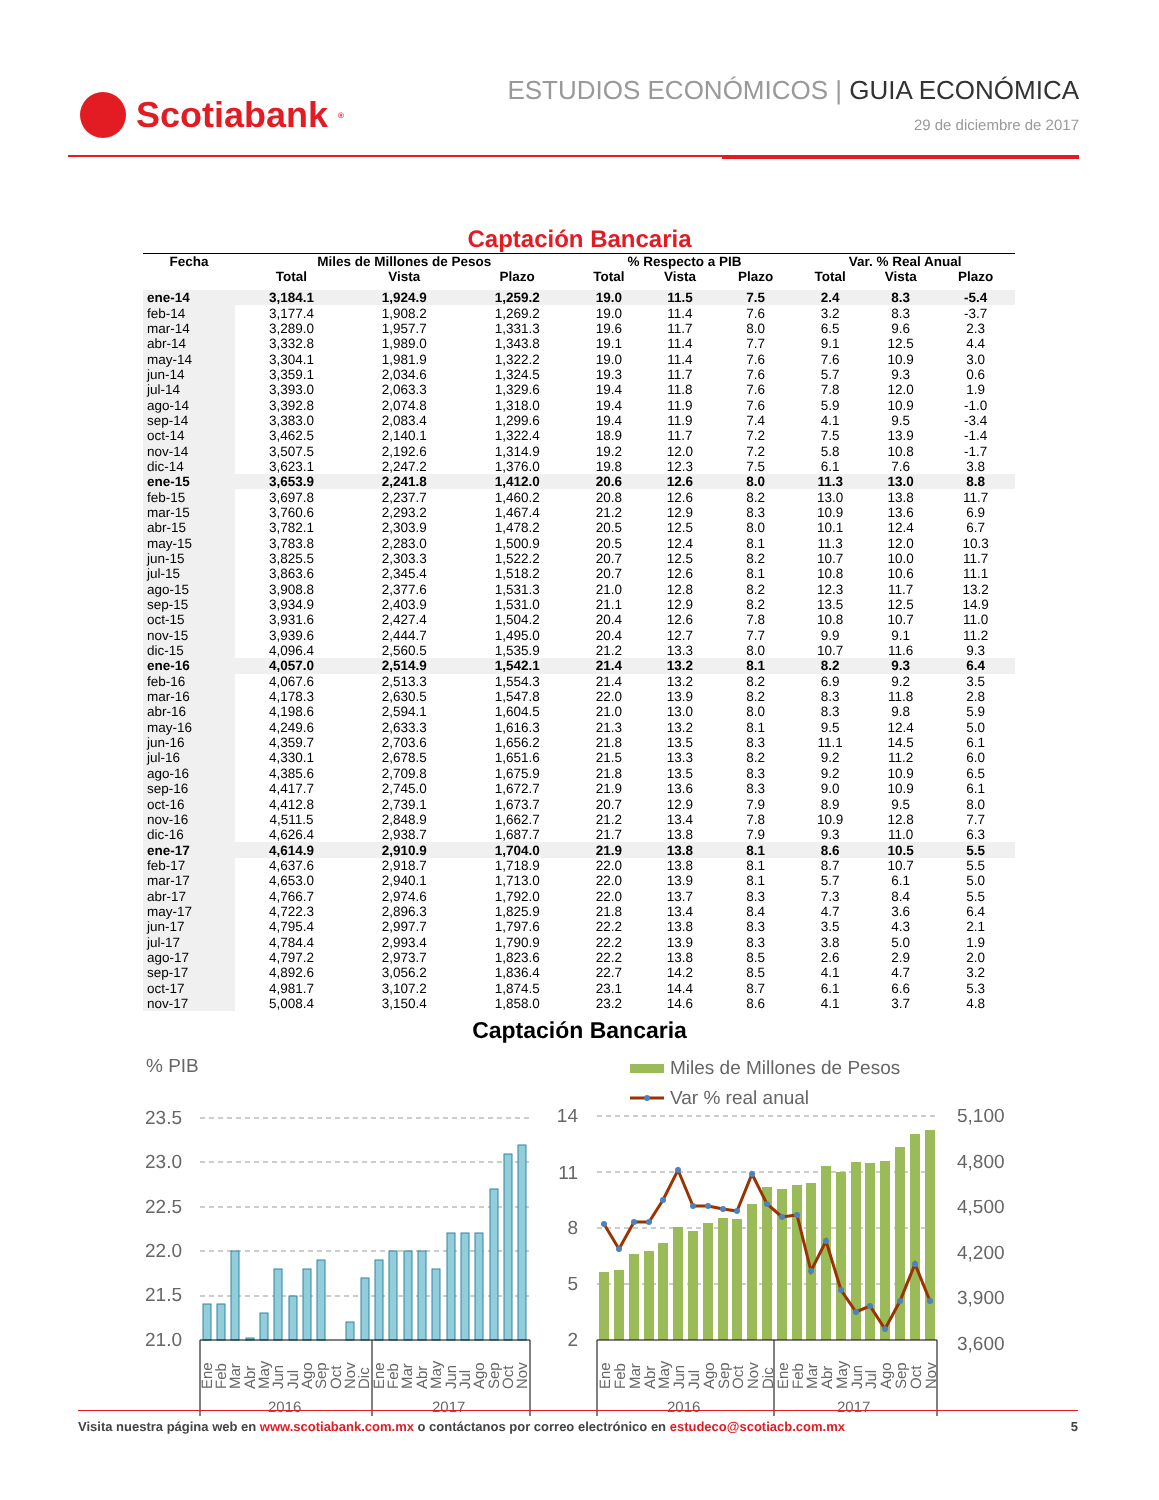Scotiabank<sup>®</sup>
ESTUDIOS ECONÓMICOS | GUIA ECONÓMICA
29 de diciembre de 2017
Captación Bancaria
| Fecha | Miles de Millones de Pesos | | | % Respecto a PIB | | | Var. % Real Anual | | |
| --- | --- | --- | --- | --- | --- | --- | --- | --- | --- |
| | Total | Vista | Plazo | Total | Vista | Plazo | Total | Vista | Plazo |
| ene-14 | 3,184.1 | 1,924.9 | 1,259.2 | 19.0 | 11.5 | 7.5 | 2.4 | 8.3 | -5.4 |
| feb-14 | 3,177.4 | 1,908.2 | 1,269.2 | 19.0 | 11.4 | 7.6 | 3.2 | 8.3 | -3.7 |
| mar-14 | 3,289.0 | 1,957.7 | 1,331.3 | 19.6 | 11.7 | 8.0 | 6.5 | 9.6 | 2.3 |
| abr-14 | 3,332.8 | 1,989.0 | 1,343.8 | 19.1 | 11.4 | 7.7 | 9.1 | 12.5 | 4.4 |
| may-14 | 3,304.1 | 1,981.9 | 1,322.2 | 19.0 | 11.4 | 7.6 | 7.6 | 10.9 | 3.0 |
| jun-14 | 3,359.1 | 2,034.6 | 1,324.5 | 19.3 | 11.7 | 7.6 | 5.7 | 9.3 | 0.6 |
| jul-14 | 3,393.0 | 2,063.3 | 1,329.6 | 19.4 | 11.8 | 7.6 | 7.8 | 12.0 | 1.9 |
| ago-14 | 3,392.8 | 2,074.8 | 1,318.0 | 19.4 | 11.9 | 7.6 | 5.9 | 10.9 | -1.0 |
| sep-14 | 3,383.0 | 2,083.4 | 1,299.6 | 19.4 | 11.9 | 7.4 | 4.1 | 9.5 | -3.4 |
| oct-14 | 3,462.5 | 2,140.1 | 1,322.4 | 18.9 | 11.7 | 7.2 | 7.5 | 13.9 | -1.4 |
| nov-14 | 3,507.5 | 2,192.6 | 1,314.9 | 19.2 | 12.0 | 7.2 | 5.8 | 10.8 | -1.7 |
| dic-14 | 3,623.1 | 2,247.2 | 1,376.0 | 19.8 | 12.3 | 7.5 | 6.1 | 7.6 | 3.8 |
| ene-15 | 3,653.9 | 2,241.8 | 1,412.0 | 20.6 | 12.6 | 8.0 | 11.3 | 13.0 | 8.8 |
| feb-15 | 3,697.8 | 2,237.7 | 1,460.2 | 20.8 | 12.6 | 8.2 | 13.0 | 13.8 | 11.7 |
| mar-15 | 3,760.6 | 2,293.2 | 1,467.4 | 21.2 | 12.9 | 8.3 | 10.9 | 13.6 | 6.9 |
| abr-15 | 3,782.1 | 2,303.9 | 1,478.2 | 20.5 | 12.5 | 8.0 | 10.1 | 12.4 | 6.7 |
| may-15 | 3,783.8 | 2,283.0 | 1,500.9 | 20.5 | 12.4 | 8.1 | 11.3 | 12.0 | 10.3 |
| jun-15 | 3,825.5 | 2,303.3 | 1,522.2 | 20.7 | 12.5 | 8.2 | 10.7 | 10.0 | 11.7 |
| jul-15 | 3,863.6 | 2,345.4 | 1,518.2 | 20.7 | 12.6 | 8.1 | 10.8 | 10.6 | 11.1 |
| ago-15 | 3,908.8 | 2,377.6 | 1,531.3 | 21.0 | 12.8 | 8.2 | 12.3 | 11.7 | 13.2 |
| sep-15 | 3,934.9 | 2,403.9 | 1,531.0 | 21.1 | 12.9 | 8.2 | 13.5 | 12.5 | 14.9 |
| oct-15 | 3,931.6 | 2,427.4 | 1,504.2 | 20.4 | 12.6 | 7.8 | 10.8 | 10.7 | 11.0 |
| nov-15 | 3,939.6 | 2,444.7 | 1,495.0 | 20.4 | 12.7 | 7.7 | 9.9 | 9.1 | 11.2 |
| dic-15 | 4,096.4 | 2,560.5 | 1,535.9 | 21.2 | 13.3 | 8.0 | 10.7 | 11.6 | 9.3 |
| ene-16 | 4,057.0 | 2,514.9 | 1,542.1 | 21.4 | 13.2 | 8.1 | 8.2 | 9.3 | 6.4 |
| feb-16 | 4,067.6 | 2,513.3 | 1,554.3 | 21.4 | 13.2 | 8.2 | 6.9 | 9.2 | 3.5 |
| mar-16 | 4,178.3 | 2,630.5 | 1,547.8 | 22.0 | 13.9 | 8.2 | 8.3 | 11.8 | 2.8 |
| abr-16 | 4,198.6 | 2,594.1 | 1,604.5 | 21.0 | 13.0 | 8.0 | 8.3 | 9.8 | 5.9 |
| may-16 | 4,249.6 | 2,633.3 | 1,616.3 | 21.3 | 13.2 | 8.1 | 9.5 | 12.4 | 5.0 |
| jun-16 | 4,359.7 | 2,703.6 | 1,656.2 | 21.8 | 13.5 | 8.3 | 11.1 | 14.5 | 6.1 |
| jul-16 | 4,330.1 | 2,678.5 | 1,651.6 | 21.5 | 13.3 | 8.2 | 9.2 | 11.2 | 6.0 |
| ago-16 | 4,385.6 | 2,709.8 | 1,675.9 | 21.8 | 13.5 | 8.3 | 9.2 | 10.9 | 6.5 |
| sep-16 | 4,417.7 | 2,745.0 | 1,672.7 | 21.9 | 13.6 | 8.3 | 9.0 | 10.9 | 6.1 |
| oct-16 | 4,412.8 | 2,739.1 | 1,673.7 | 20.7 | 12.9 | 7.9 | 8.9 | 9.5 | 8.0 |
| nov-16 | 4,511.5 | 2,848.9 | 1,662.7 | 21.2 | 13.4 | 7.8 | 10.9 | 12.8 | 7.7 |
| dic-16 | 4,626.4 | 2,938.7 | 1,687.7 | 21.7 | 13.8 | 7.9 | 9.3 | 11.0 | 6.3 |
| ene-17 | 4,614.9 | 2,910.9 | 1,704.0 | 21.9 | 13.8 | 8.1 | 8.6 | 10.5 | 5.5 |
| feb-17 | 4,637.6 | 2,918.7 | 1,718.9 | 22.0 | 13.8 | 8.1 | 8.7 | 10.7 | 5.5 |
| mar-17 | 4,653.0 | 2,940.1 | 1,713.0 | 22.0 | 13.9 | 8.1 | 5.7 | 6.1 | 5.0 |
| abr-17 | 4,766.7 | 2,974.6 | 1,792.0 | 22.0 | 13.7 | 8.3 | 7.3 | 8.4 | 5.5 |
| may-17 | 4,722.3 | 2,896.3 | 1,825.9 | 21.8 | 13.4 | 8.4 | 4.7 | 3.6 | 6.4 |
| jun-17 | 4,795.4 | 2,997.7 | 1,797.6 | 22.2 | 13.8 | 8.3 | 3.5 | 4.3 | 2.1 |
| jul-17 | 4,784.4 | 2,993.4 | 1,790.9 | 22.2 | 13.9 | 8.3 | 3.8 | 5.0 | 1.9 |
| ago-17 | 4,797.2 | 2,973.7 | 1,823.6 | 22.2 | 13.8 | 8.5 | 2.6 | 2.9 | 2.0 |
| sep-17 | 4,892.6 | 3,056.2 | 1,836.4 | 22.7 | 14.2 | 8.5 | 4.1 | 4.7 | 3.2 |
| oct-17 | 4,981.7 | 3,107.2 | 1,874.5 | 23.1 | 14.4 | 8.7 | 6.1 | 6.6 | 5.3 |
| nov-17 | 5,008.4 | 3,150.4 | 1,858.0 | 23.2 | 14.6 | 8.6 | 4.1 | 3.7 | 4.8 |
Captación Bancaria
% PIB
23.5
23.0
22.5
22.0
21.5
21.0
Ene
Feb
Mar
Abr
May
Jun
Jul
Ago
Sep
Oct
Nov
Dic
Ene
Feb
Mar
Abr
May
Jun
Jul
Ago
Sep
Oct
Nov
2016
2017
Miles de Millones de Pesos
Var % real anual
14
11
8
5
2
5,100
4,800
4,500
4,200
3,900
3,600
Ene
Feb
Mar
Abr
May
Jun
Jul
Ago
Sep
Oct
Nov
Dic
Ene
Feb
Mar
Abr
May
Jun
Jul
Ago
Sep
Oct
Nov
2016
2017
Visita nuestra página web en www.scotiabank.com.mx o contáctanos por correo electrónico en estudeco@scotiacb.com.mx 5